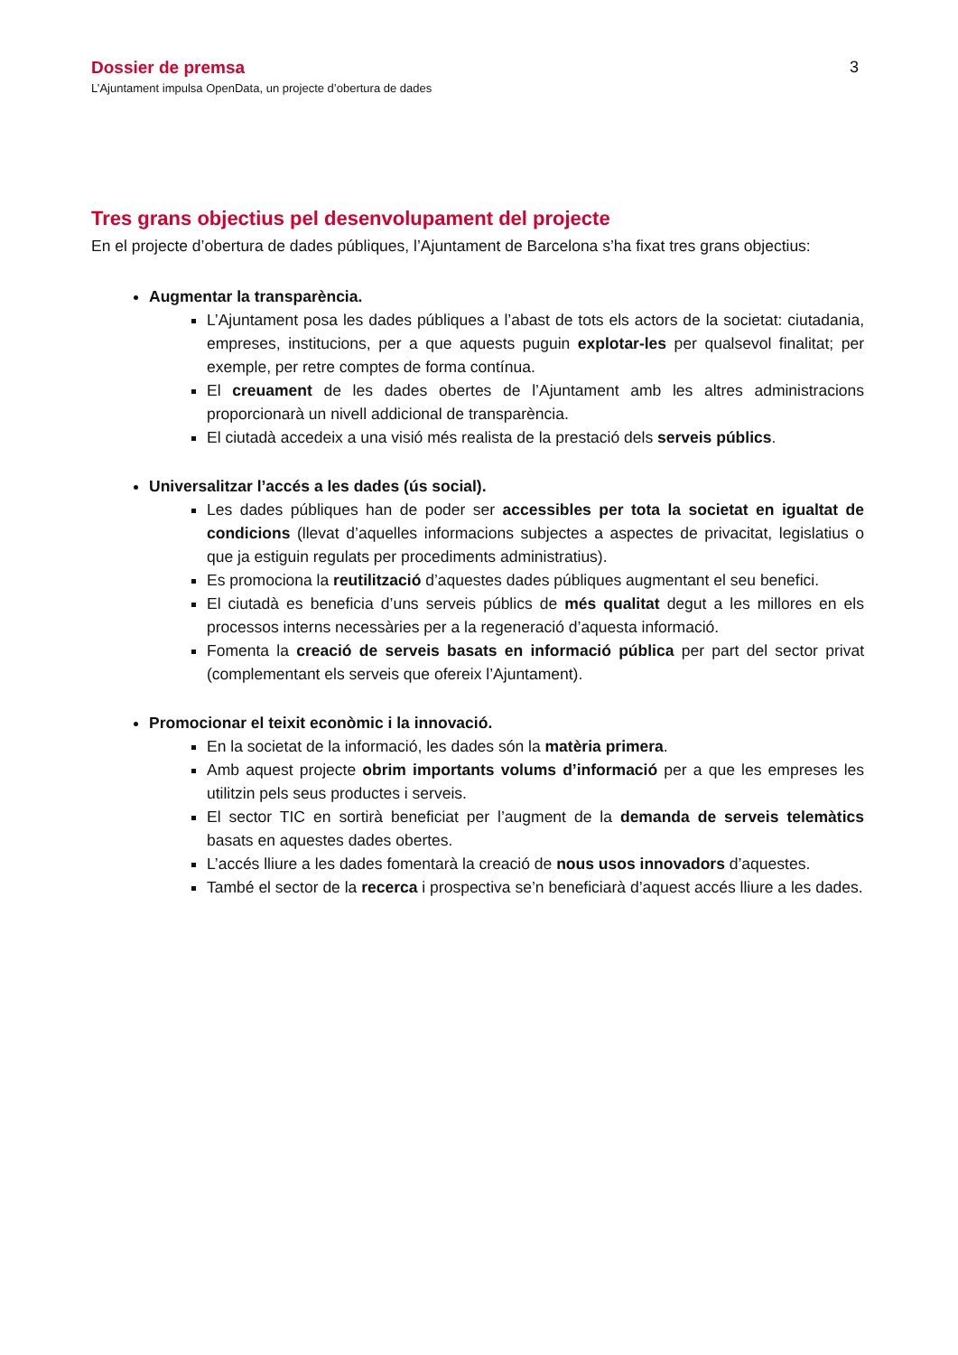Dossier de premsa
L’Ajuntament impulsa OpenData, un projecte d’obertura de dades
3
Tres grans objectius pel desenvolupament del projecte
En el projecte d’obertura de dades públiques, l’Ajuntament de Barcelona s’ha fixat tres grans objectius:
Augmentar la transparència.
L’Ajuntament posa les dades públiques a l’abast de tots els actors de la societat: ciutadania, empreses, institucions, per a que aquests puguin explotar-les per qualsevol finalitat; per exemple, per retre comptes de forma contínua.
El creuament de les dades obertes de l’Ajuntament amb les altres administracions proporcionarà un nivell addicional de transparència.
El ciutadà accedeix a una visió més realista de la prestació dels serveis públics.
Universalitzar l’accés a les dades (ús social).
Les dades públiques han de poder ser accessibles per tota la societat en igualtat de condicions (llevat d’aquelles informacions subjectes a aspectes de privacitat, legislatius o que ja estiguin regulats per procediments administratius).
Es promociona la reutilització d’aquestes dades públiques augmentant el seu benefici.
El ciutadà es beneficia d’uns serveis públics de més qualitat degut a les millores en els processos interns necessàries per a la regeneració d’aquesta informació.
Fomenta la creació de serveis basats en informació pública per part del sector privat (complementant els serveis que ofereix l’Ajuntament).
Promocionar el teixit econòmic i la innovació.
En la societat de la informació, les dades són la matèria primera.
Amb aquest projecte obrim importants volums d’informació per a que les empreses les utilitzin pels seus productes i serveis.
El sector TIC en sortirà beneficiat per l’augment de la demanda de serveis telemàtics basats en aquestes dades obertes.
L’accés lliure a les dades fomentarà la creació de nous usos innovadors d’aquestes.
També el sector de la recerca i prospectiva se’n beneficiarà d’aquest accés lliure a les dades.